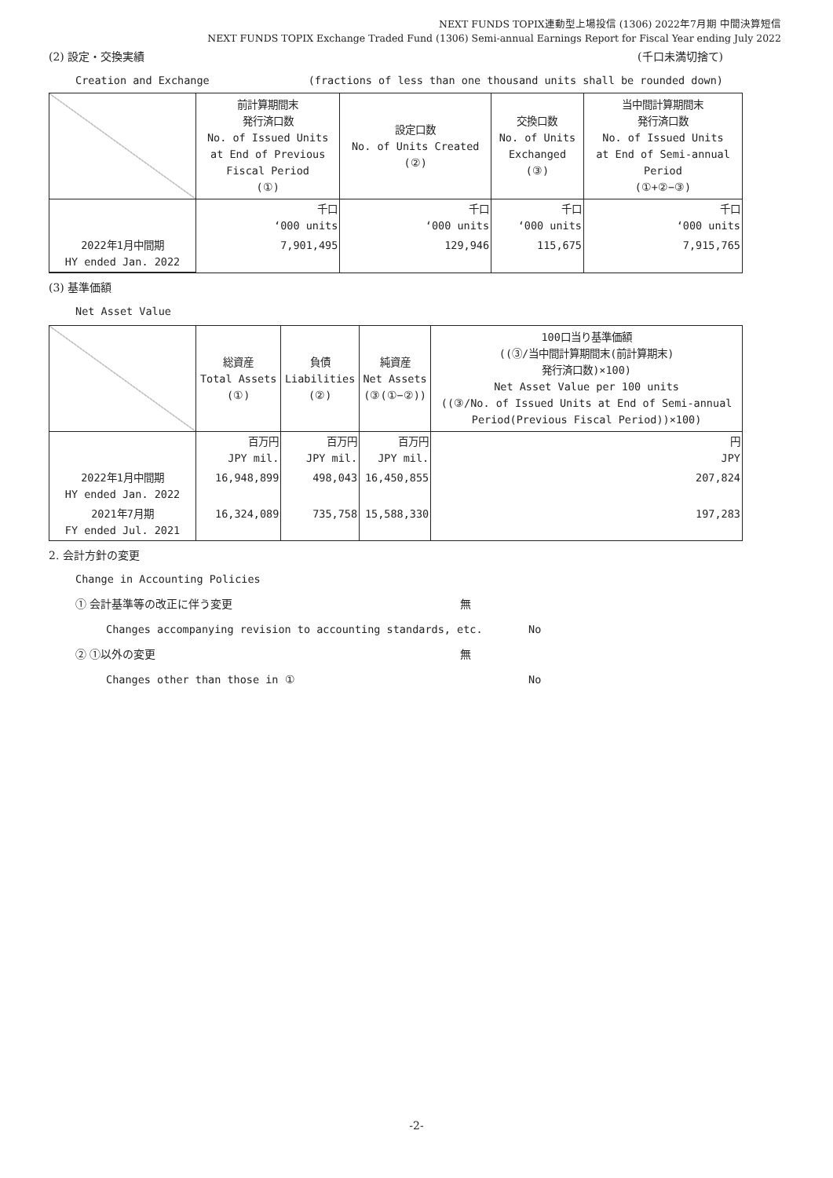NEXT FUNDS TOPIX連動型上場投信 (1306) 2022年7月期 中間決算短信
NEXT FUNDS TOPIX Exchange Traded Fund (1306) Semi-annual Earnings Report for Fiscal Year ending July 2022
(2) 設定・交換実績 (千口未満切捨て)
Creation and Exchange (fractions of less than one thousand units shall be rounded down)
| | 前計算期間末 発行済口数 No. of Issued Units at End of Previous Fiscal Period (①) | 設定口数 No. of Units Created (②) | 交換口数 No. of Units Exchanged (③) | 当中間計算期間末 発行済口数 No. of Issued Units at End of Semi-annual Period (①+②−③) |
| | 千口 ‘000 units | 千口 ‘000 units | 千口 ‘000 units | 千口 ‘000 units |
| 2022年1月中間期 HY ended Jan. 2022 | 7,901,495 | 129,946 | 115,675 | 7,915,765 |
(3) 基準価額
Net Asset Value
| | 総資産 Total Assets (①) | 負債 Liabilities (②) | 純資産 Net Assets (③(①−②)) | 100口当り基準価額 ((③/当中間計算期間末(前計算期末) 発行済口数)×100) Net Asset Value per 100 units ((③/No. of Issued Units at End of Semi-annual Period(Previous Fiscal Period))×100) |
| | 百万円 JPY mil. | 百万円 JPY mil. | 百万円 JPY mil. | 円 JPY |
| 2022年1月中間期 HY ended Jan. 2022 | 16,948,899 | 498,043 | 16,450,855 | 207,824 |
| 2021年7月期 FY ended Jul. 2021 | 16,324,089 | 735,758 | 15,588,330 | 197,283 |
2. 会計方針の変更
Change in Accounting Policies
① 会計基準等の改正に伴う変更 無
Changes accompanying revision to accounting standards, etc. No
② ①以外の変更 無
Changes other than those in ① No
-2-